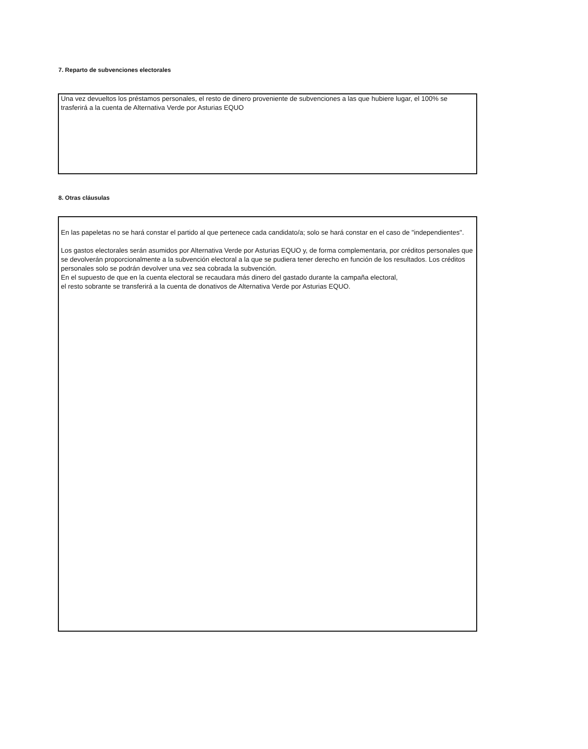7. Reparto de subvenciones electorales
Una vez devueltos los préstamos personales, el resto de dinero proveniente de subvenciones a las que hubiere lugar, el 100% se trasferirá a la cuenta de Alternativa Verde por Asturias EQUO
8. Otras cláusulas
En las papeletas no se hará constar el partido al que pertenece cada candidato/a; solo se hará constar en el caso de "independientes".
Los gastos electorales serán asumidos por Alternativa Verde por Asturias EQUO y, de forma complementaria, por créditos personales que se devolverán proporcionalmente a la subvención electoral a la que se pudiera tener derecho en función de los resultados. Los créditos personales solo se podrán devolver una vez sea cobrada la subvención.
En el supuesto de que en la cuenta electoral se recaudara más dinero del gastado durante la campaña electoral,
el resto sobrante se transferirá a la cuenta de donativos de Alternativa Verde por Asturias EQUO.